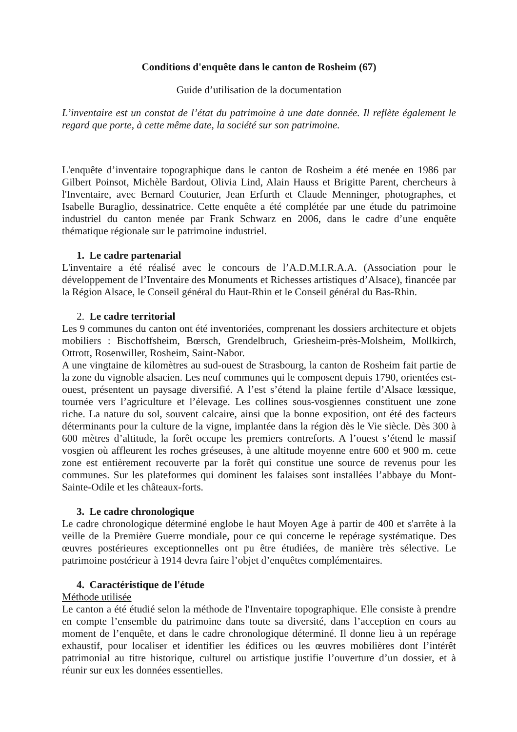Conditions d'enquête dans le canton de Rosheim (67)
Guide d’utilisation de la documentation
L’inventaire est un constat de l’état du patrimoine à une date donnée. Il reflète également le regard que porte, à cette même date, la société sur son patrimoine.
L'enquête d’inventaire topographique dans le canton de Rosheim a été menée en 1986 par Gilbert Poinsot, Michèle Bardout, Olivia Lind, Alain Hauss et Brigitte Parent, chercheurs à l'Inventaire, avec Bernard Couturier, Jean Erfurth et Claude Menninger, photographes, et Isabelle Buraglio, dessinatrice. Cette enquête a été complétée par une étude du patrimoine industriel du canton menée par Frank Schwarz en 2006, dans le cadre d’une enquête thématique régionale sur le patrimoine industriel.
1. Le cadre partenarial
L'inventaire a été réalisé avec le concours de l’A.D.M.I.R.A.A. (Association pour le développement de l’Inventaire des Monuments et Richesses artistiques d’Alsace), financée par la Région Alsace, le Conseil général du Haut-Rhin et le Conseil général du Bas-Rhin.
2. Le cadre territorial
Les 9 communes du canton ont été inventoriées, comprenant les dossiers architecture et objets mobiliers : Bischoffsheim, Bœrsch, Grendelbruch, Griesheim-près-Molsheim, Mollkirch, Ottrott, Rosenwiller, Rosheim, Saint-Nabor.
A une vingtaine de kilomètres au sud-ouest de Strasbourg, la canton de Rosheim fait partie de la zone du vignoble alsacien. Les neuf communes qui le composent depuis 1790, orientées est-ouest, présentent un paysage diversifié. A l’est s’étend la plaine fertile d’Alsace lœssique, tournée vers l’agriculture et l’élevage. Les collines sous-vosgiennes constituent une zone riche. La nature du sol, souvent calcaire, ainsi que la bonne exposition, ont été des facteurs déterminants pour la culture de la vigne, implantée dans la région dès le Vie siècle. Dès 300 à 600 mètres d’altitude, la forêt occupe les premiers contreforts. A l’ouest s’étend le massif vosgien où affleurent les roches gréseuses, à une altitude moyenne entre 600 et 900 m. cette zone est entièrement recouverte par la forêt qui constitue une source de revenus pour les communes. Sur les plateformes qui dominent les falaises sont installées l’abbaye du Mont-Sainte-Odile et les châteaux-forts.
3. Le cadre chronologique
Le cadre chronologique déterminé englobe le haut Moyen Age à partir de 400 et s'arrête à la veille de la Première Guerre mondiale, pour ce qui concerne le repérage systématique. Des œuvres postérieures exceptionnelles ont pu être étudiées, de manière très sélective. Le patrimoine postérieur à 1914 devra faire l’objet d’enquêtes complémentaires.
4. Caractéristique de l'étude
Méthode utilisée
Le canton a été étudié selon la méthode de l'Inventaire topographique. Elle consiste à prendre en compte l’ensemble du patrimoine dans toute sa diversité, dans l’acception en cours au moment de l’enquête, et dans le cadre chronologique déterminé. Il donne lieu à un repérage exhaustif, pour localiser et identifier les édifices ou les œuvres mobilières dont l’intérêt patrimonial au titre historique, culturel ou artistique justifie l’ouverture d’un dossier, et à réunir sur eux les données essentielles.